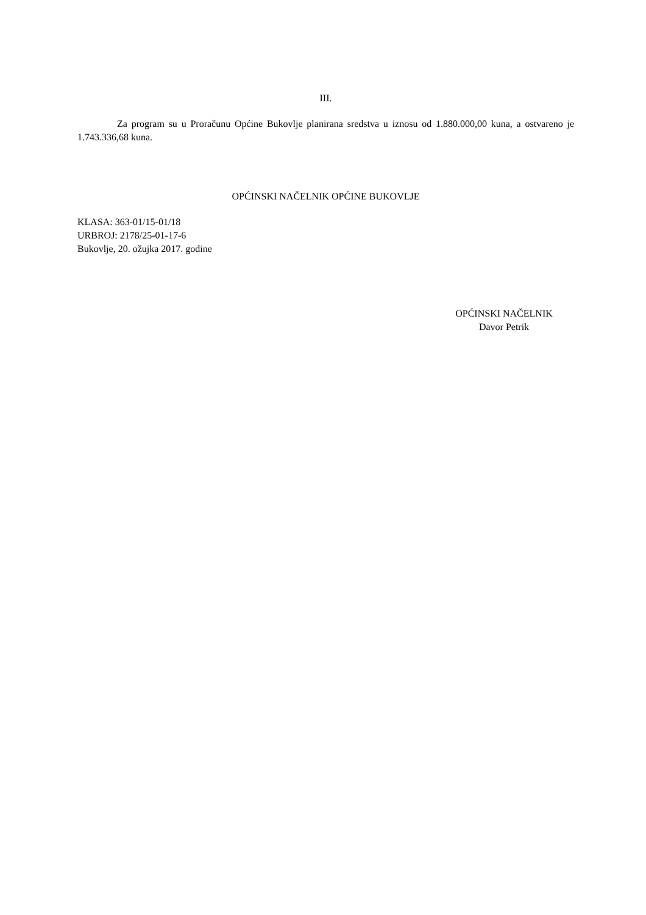III.
Za program su u Proračunu Općine Bukovlje planirana sredstva u iznosu od 1.880.000,00 kuna, a ostvareno je 1.743.336,68 kuna.
OPĆINSKI NAČELNIK OPĆINE BUKOVLJE
KLASA: 363-01/15-01/18
URBROJ: 2178/25-01-17-6
Bukovlje, 20. ožujka 2017. godine
OPĆINSKI NAČELNIK
Davor Petrik